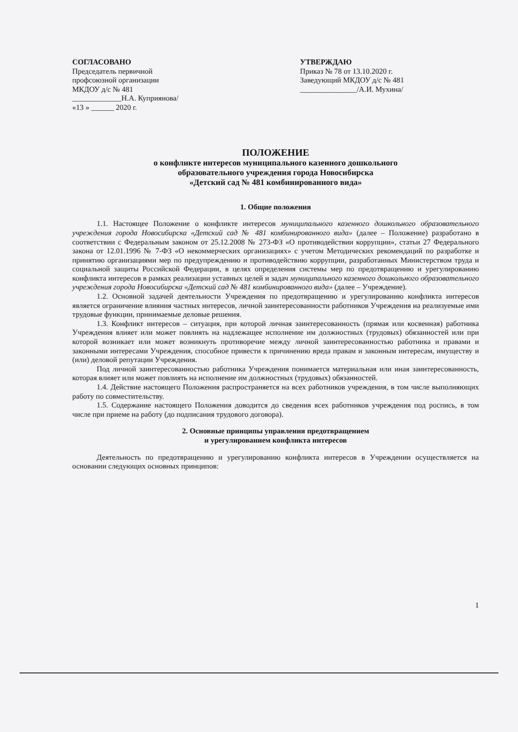СОГЛАСОВАНО
Председатель первичной
профсоюзной организации
МКДОУ д/с № 481
_____________Н.А. Куприянова/
«13 » ______ 2020 г.
УТВЕРЖДАЮ
Приказ № 78 от 13.10.2020 г.
Заведующий МКДОУ д/с № 481
_______________/А.И. Мухина/
ПОЛОЖЕНИЕ
о конфликте интересов муниципального казенного дошкольного
образовательного учреждения города Новосибирска
«Детский сад № 481 комбинированного вида»
1. Общие положения
1.1. Настоящее Положение о конфликте интересов муниципального казенного дошкольного образовательного учреждения города Новосибирска «Детский сад № 481 комбинированного вида» (далее – Положение) разработано в соответствии с Федеральным законом от 25.12.2008 № 273-ФЗ «О противодействии коррупции», статьи 27 Федерального закона от 12.01.1996 № 7-ФЗ «О некоммерческих организациях» с учетом Методических рекомендаций по разработке и принятию организациями мер по предупреждению и противодействию коррупции, разработанных Министерством труда и социальной защиты Российской Федерации, в целях определения системы мер по предотвращению и урегулированию конфликта интересов в рамках реализации уставных целей и задач муниципального казенного дошкольного образовательного учреждения города Новосибирска «Детский сад № 481 комбинированного вида» (далее – Учреждение).
1.2. Основной задачей деятельности Учреждения по предотвращению и урегулированию конфликта интересов является ограничение влияния частных интересов, личной заинтересованности работников Учреждения на реализуемые ими трудовые функции, принимаемые деловые решения.
1.3. Конфликт интересов – ситуация, при которой личная заинтересованность (прямая или косвенная) работника Учреждения влияет или может повлиять на надлежащее исполнение им должностных (трудовых) обязанностей или при которой возникает или может возникнуть противоречие между личной заинтересованностью работника и правами и законными интересами Учреждения, способное привести к причинению вреда правам и законным интересам, имуществу и (или) деловой репутации Учреждения.
Под личной заинтересованностью работника Учреждения понимается материальная или иная заинтересованность, которая влияет или может повлиять на исполнение им должностных (трудовых) обязанностей.
1.4. Действие настоящего Положения распространяется на всех работников учреждения, в том числе выполняющих работу по совместительству.
1.5. Содержание настоящего Положения доводится до сведения всех работников учреждения под роспись, в том числе при приеме на работу (до подписания трудового договора).
2. Основные принципы управления предотвращением
и урегулированием конфликта интересов
Деятельность по предотвращению и урегулированию конфликта интересов в Учреждении осуществляется на основании следующих основных принципов:
1